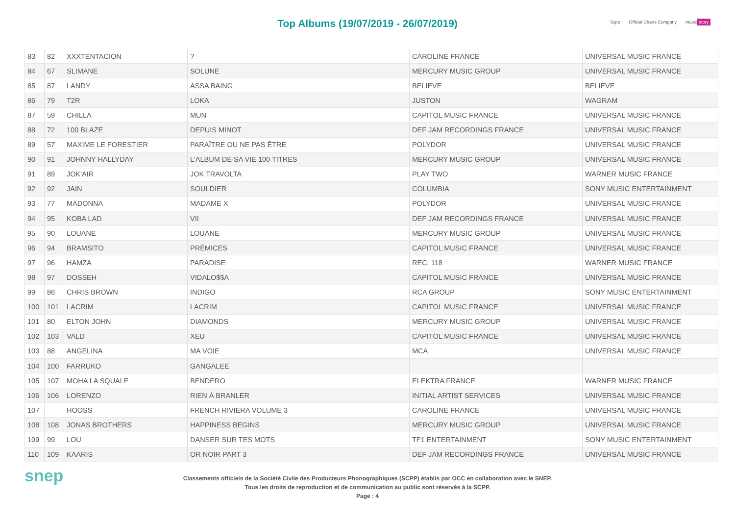Top Albums (19/07/2019 - 26/07/2019)
Scpp Official Charts Company music story
| 83 | 82 | XXXTENTACION | ? | CAROLINE FRANCE | UNIVERSAL MUSIC FRANCE |
| 84 | 67 | SLIMANE | SOLUNE | MERCURY MUSIC GROUP | UNIVERSAL MUSIC FRANCE |
| 85 | 87 | LANDY | ASSA BAING | BELIEVE | BELIEVE |
| 86 | 79 | T2R | LOKA | JUSTON | WAGRAM |
| 87 | 59 | CHILLA | MUN | CAPITOL MUSIC FRANCE | UNIVERSAL MUSIC FRANCE |
| 88 | 72 | 100 BLAZE | DEPUIS MINOT | DEF JAM RECORDINGS FRANCE | UNIVERSAL MUSIC FRANCE |
| 89 | 57 | MAXIME LE FORESTIER | PARAÎTRE OU NE PAS ÊTRE | POLYDOR | UNIVERSAL MUSIC FRANCE |
| 90 | 91 | JOHNNY HALLYDAY | L'ALBUM DE SA VIE 100 TITRES | MERCURY MUSIC GROUP | UNIVERSAL MUSIC FRANCE |
| 91 | 89 | JOK'AIR | JOK TRAVOLTA | PLAY TWO | WARNER MUSIC FRANCE |
| 92 | 92 | JAIN | SOULDIER | COLUMBIA | SONY MUSIC ENTERTAINMENT |
| 93 | 77 | MADONNA | MADAME X | POLYDOR | UNIVERSAL MUSIC FRANCE |
| 94 | 95 | KOBA LAD | VII | DEF JAM RECORDINGS FRANCE | UNIVERSAL MUSIC FRANCE |
| 95 | 90 | LOUANE | LOUANE | MERCURY MUSIC GROUP | UNIVERSAL MUSIC FRANCE |
| 96 | 94 | BRAMSITO | PRÉMICES | CAPITOL MUSIC FRANCE | UNIVERSAL MUSIC FRANCE |
| 97 | 96 | HAMZA | PARADISE | REC. 118 | WARNER MUSIC FRANCE |
| 98 | 97 | DOSSEH | VIDALO$$A | CAPITOL MUSIC FRANCE | UNIVERSAL MUSIC FRANCE |
| 99 | 86 | CHRIS BROWN | INDIGO | RCA GROUP | SONY MUSIC ENTERTAINMENT |
| 100 | 101 | LACRIM | LACRIM | CAPITOL MUSIC FRANCE | UNIVERSAL MUSIC FRANCE |
| 101 | 80 | ELTON JOHN | DIAMONDS | MERCURY MUSIC GROUP | UNIVERSAL MUSIC FRANCE |
| 102 | 103 | VALD | XEU | CAPITOL MUSIC FRANCE | UNIVERSAL MUSIC FRANCE |
| 103 | 88 | ANGELINA | MA VOIE | MCA | UNIVERSAL MUSIC FRANCE |
| 104 | 100 | FARRUKO | GANGALEE | | |
| 105 | 107 | MOHA LA SQUALE | BENDERO | ELEKTRA FRANCE | WARNER MUSIC FRANCE |
| 106 | 106 | LORENZO | RIEN À BRANLER | INITIAL ARTIST SERVICES | UNIVERSAL MUSIC FRANCE |
| 107 | | HOOSS | FRENCH RIVIERA VOLUME 3 | CAROLINE FRANCE | UNIVERSAL MUSIC FRANCE |
| 108 | 108 | JONAS BROTHERS | HAPPINESS BEGINS | MERCURY MUSIC GROUP | UNIVERSAL MUSIC FRANCE |
| 109 | 99 | LOU | DANSER SUR TES MOTS | TF1 ENTERTAINMENT | SONY MUSIC ENTERTAINMENT |
| 110 | 109 | KAARIS | OR NOIR PART 3 | DEF JAM RECORDINGS FRANCE | UNIVERSAL MUSIC FRANCE |
snep
Classements officiels de la Société Civile des Producteurs Phonographiques (SCPP) établis par OCC en collaboration avec le SNEP.
Tous les droits de reproduction et de communication au public sont réservés à la SCPP.
Page : 4